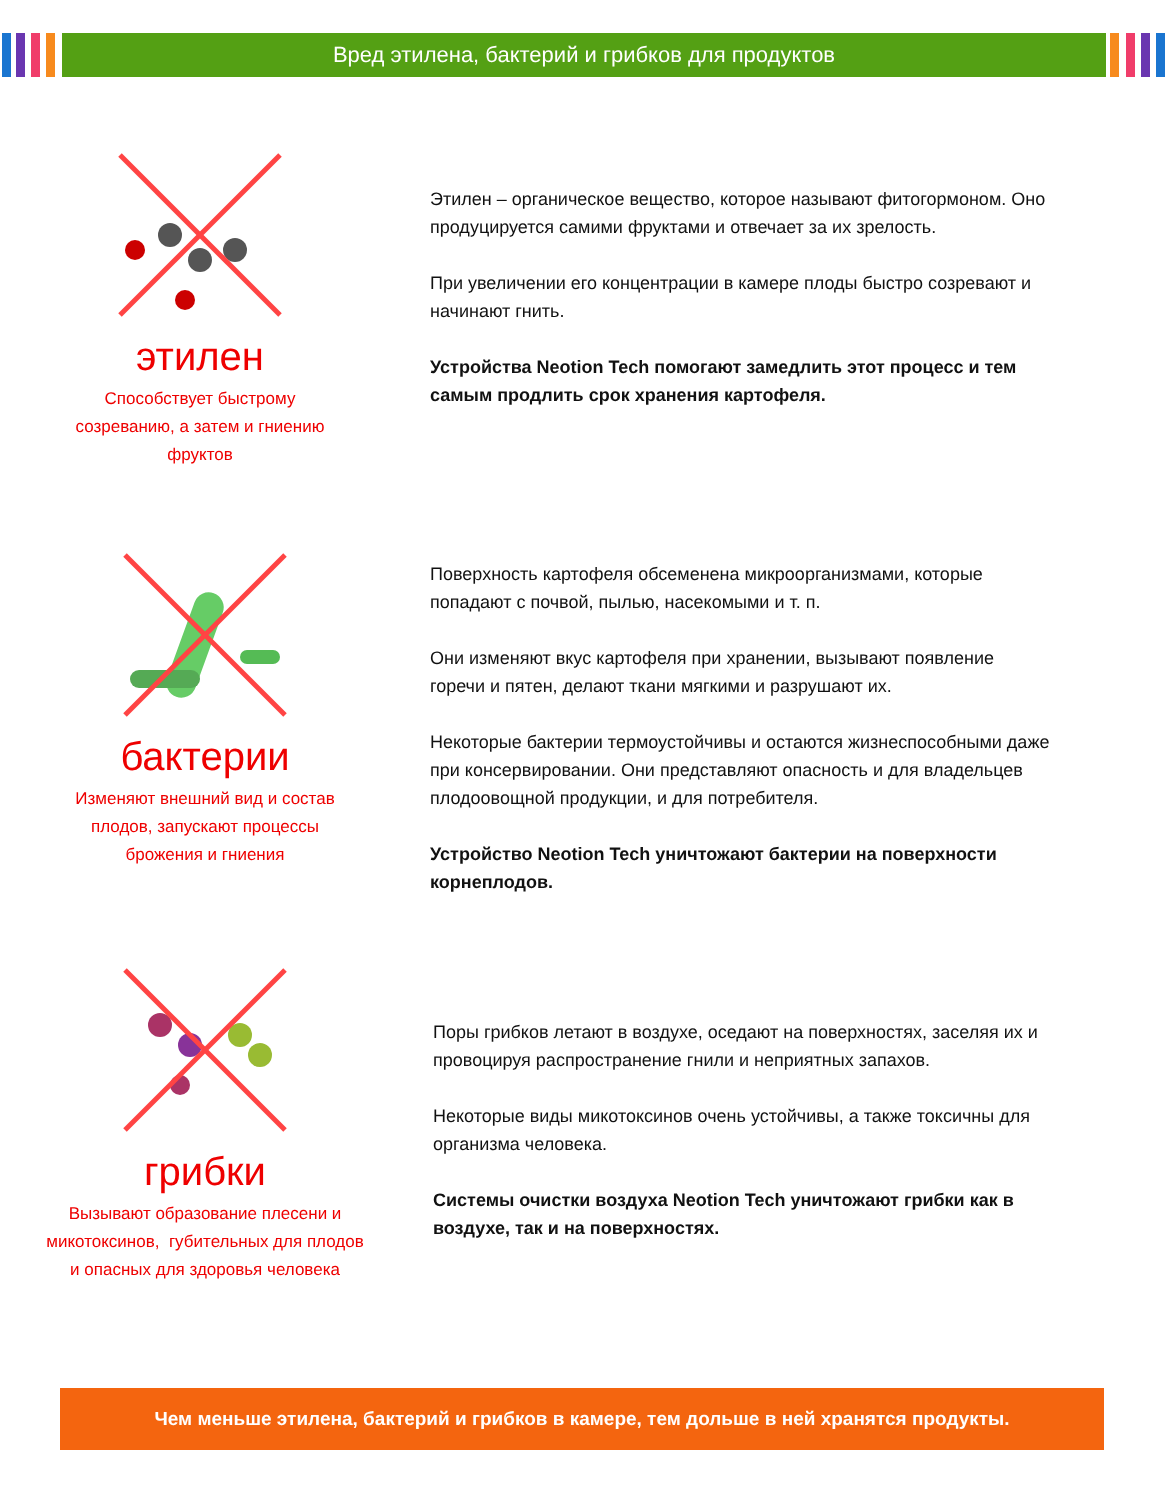Вред этилена, бактерий и грибков для продуктов
этилен
Способствует быстрому
созреванию, а затем и гниению
фруктов
Этилен – органическое вещество, которое называют фитогормоном. Оно продуцируется самими фруктами и отвечает за их зрелость.
При увеличении его концентрации в камере плоды быстро созревают и начинают гнить.
Устройства Neotion Tech помогают замедлить этот процесс и тем самым продлить срок хранения картофеля.
бактерии
Изменяют внешний вид и состав
плодов, запускают процессы
брожения и гниения
Поверхность картофеля обсеменена микроорганизмами, которые попадают с почвой, пылью, насекомыми и т. п.
Они изменяют вкус картофеля при хранении, вызывают появление горечи и пятен, делают ткани мягкими и разрушают их.
Некоторые бактерии термоустойчивы и остаются жизнеспособными даже при консервировании. Они представляют опасность и для владельцев плодоовощной продукции, и для потребителя.
Устройство Neotion Tech уничтожают бактерии на поверхности корнеплодов.
грибки
Вызывают образование плесени и
микотоксинов, губительных для плодов
и опасных для здоровья человека
Поры грибков летают в воздухе, оседают на поверхностях, заселяя их и провоцируя распространение гнили и неприятных запахов.
Некоторые виды микотоксинов очень устойчивы, а также токсичны для организма человека.
Системы очистки воздуха Neotion Tech уничтожают грибки как в воздухе, так и на поверхностях.
Чем меньше этилена, бактерий и грибков в камере, тем дольше в ней хранятся продукты.